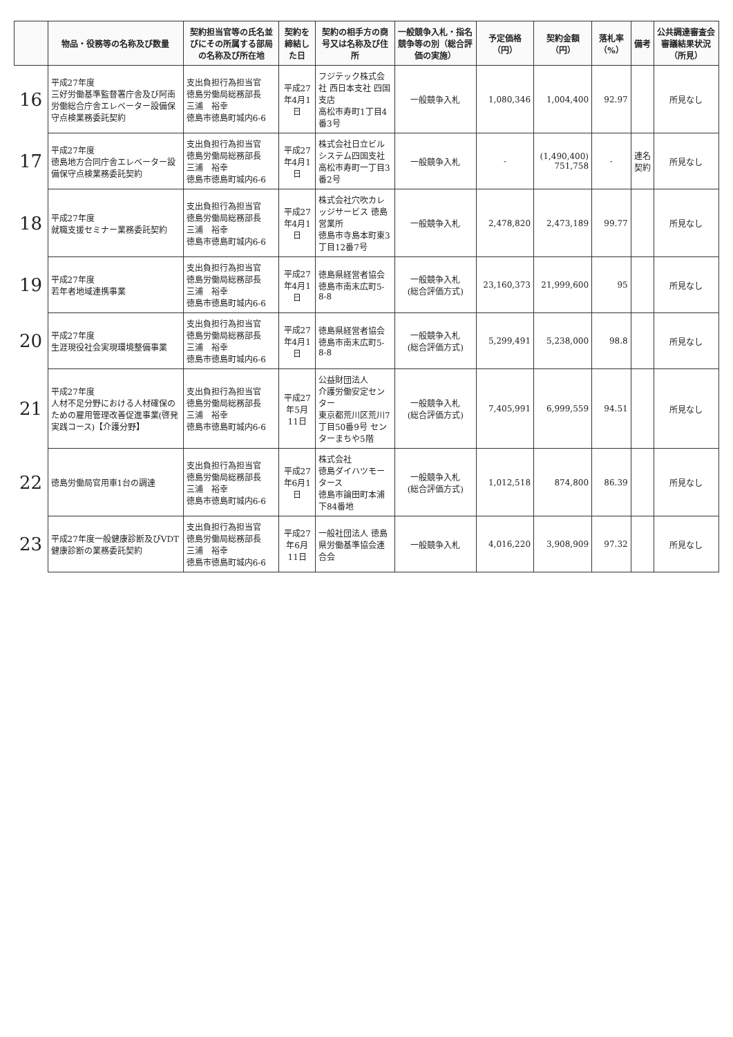| | 物品・役務等の名称及び数量 | 契約担当官等の氏名並びにその所属する部局の名称及び所在地 | 契約を締結した日 | 契約の相手方の商号又は名称及び住所 | 一般競争入札・指名競争等の別（総合評価の実施） | 予定価格（円） | 契約金額（円） | 落札率（%） | 備考 | 公共調達審査会審議結果状況（所見） |
| --- | --- | --- | --- | --- | --- | --- | --- | --- | --- | --- |
| 16 | 平成27年度 三好労働基準監督署庁舎及び阿南労働総合庁舎エレベーター設備保守点検業務委託契約 | 支出負担行為担当官 徳島労働局総務部長 三浦 裕幸 徳島市徳島町城内6-6 | 平成27年4月1日 | フジテック株式会社 西日本支社 四国支店 高松市寿町1丁目4番3号 | 一般競争入札 | 1,080,346 | 1,004,400 | 92.97 | | 所見なし |
| 17 | 平成27年度 徳島地方合同庁舎エレベーター設備保守点検業務委託契約 | 支出負担行為担当官 徳島労働局総務部長 三浦 裕幸 徳島市徳島町城内6-6 | 平成27年4月1日 | 株式会社日立ビルシステム四国支社 高松市寿町一丁目3番2号 | 一般競争入札 | - | (1,490,400) 751,758 | - | 連名契約 | 所見なし |
| 18 | 平成27年度 就職支援セミナー業務委託契約 | 支出負担行為担当官 徳島労働局総務部長 三浦 裕幸 徳島市徳島町城内6-6 | 平成27年4月1日 | 株式会社穴吹カレッジサービス 徳島営業所 徳島市寺島本町東3丁目12番7号 | 一般競争入札 | 2,478,820 | 2,473,189 | 99.77 | | 所見なし |
| 19 | 平成27年度 若年者地域連携事業 | 支出負担行為担当官 徳島労働局総務部長 三浦 裕幸 徳島市徳島町城内6-6 | 平成27年4月1日 | 徳島県経営者協会 徳島市南末広町5-8-8 | 一般競争入札 (総合評価方式) | 23,160,373 | 21,999,600 | 95 | | 所見なし |
| 20 | 平成27年度 生涯現役社会実現環境整備事業 | 支出負担行為担当官 徳島労働局総務部長 三浦 裕幸 徳島市徳島町城内6-6 | 平成27年4月1日 | 徳島県経営者協会 徳島市南末広町5-8-8 | 一般競争入札 (総合評価方式) | 5,299,491 | 5,238,000 | 98.8 | | 所見なし |
| 21 | 平成27年度 人材不足分野における人材確保のための雇用管理改善促進事業(啓発実践コース)【介護分野】 | 支出負担行為担当官 徳島労働局総務部長 三浦 裕幸 徳島市徳島町城内6-6 | 平成27年5月11日 | 公益財団法人 介護労働安定センター 東京都荒川区荒川7丁目50番9号 センターまちや5階 | 一般競争入札 (総合評価方式) | 7,405,991 | 6,999,559 | 94.51 | | 所見なし |
| 22 | 徳島労働局官用車1台の調達 | 支出負担行為担当官 徳島労働局総務部長 三浦 裕幸 徳島市徳島町城内6-6 | 平成27年6月1日 | 株式会社 徳島ダイハツモータース 徳島市論田町本浦下84番地 | 一般競争入札 (総合評価方式) | 1,012,518 | 874,800 | 86.39 | | 所見なし |
| 23 | 平成27年度一般健康診断及びVDT健康診断の業務委託契約 | 支出負担行為担当官 徳島労働局総務部長 三浦 裕幸 徳島市徳島町城内6-6 | 平成27年6月11日 | 一般社団法人 徳島県労働基準協会連合会 | 一般競争入札 | 4,016,220 | 3,908,909 | 97.32 | | 所見なし |